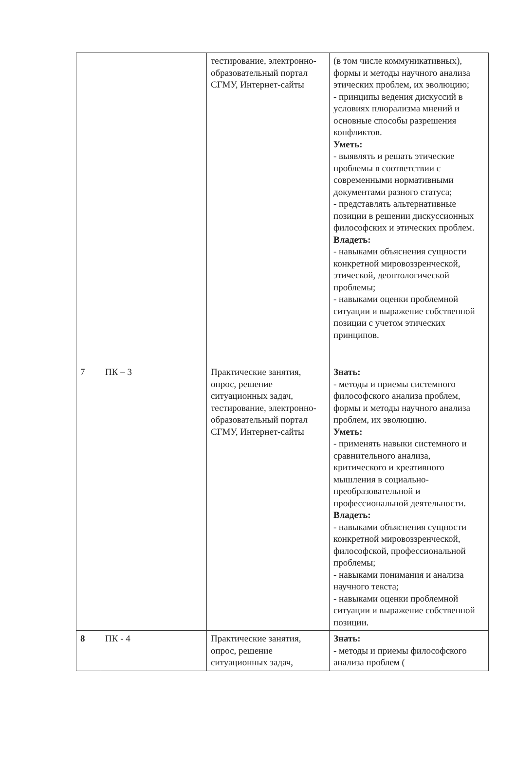| | | тестирование, электронно-образовательный портал СГМУ, Интернет-сайты | (в том числе коммуникативных), формы и методы научного анализа этических проблем, их эволюцию; - принципы ведения дискуссий в условиях плюрализма мнений и основные способы разрешения конфликтов. Уметь: - выявлять и решать этические проблемы в соответствии с современными нормативными документами разного статуса; - представлять альтернативные позиции в решении дискуссионных философских и этических проблем. Владеть: - навыками объяснения сущности конкретной мировоззренческой, этической, деонтологической проблемы; - навыками оценки проблемной ситуации и выражение собственной позиции с учетом этических принципов. |
| 7 | ПК – 3 | Практические занятия, опрос, решение ситуационных задач, тестирование, электронно-образовательный портал СГМУ, Интернет-сайты | Знать: - методы и приемы системного философского анализа проблем, формы и методы научного анализа проблем, их эволюцию. Уметь: - применять навыки системного и сравнительного анализа, критического и креативного мышления в социально-преобразовательной и профессиональной деятельности. Владеть: - навыками объяснения сущности конкретной мировоззренческой, философской, профессиональной проблемы; - навыками понимания и анализа научного текста; - навыками оценки проблемной ситуации и выражение собственной позиции. |
| 8 | ПК - 4 | Практические занятия, опрос, решение ситуационных задач, | Знать: - методы и приемы философского анализа проблем ( |